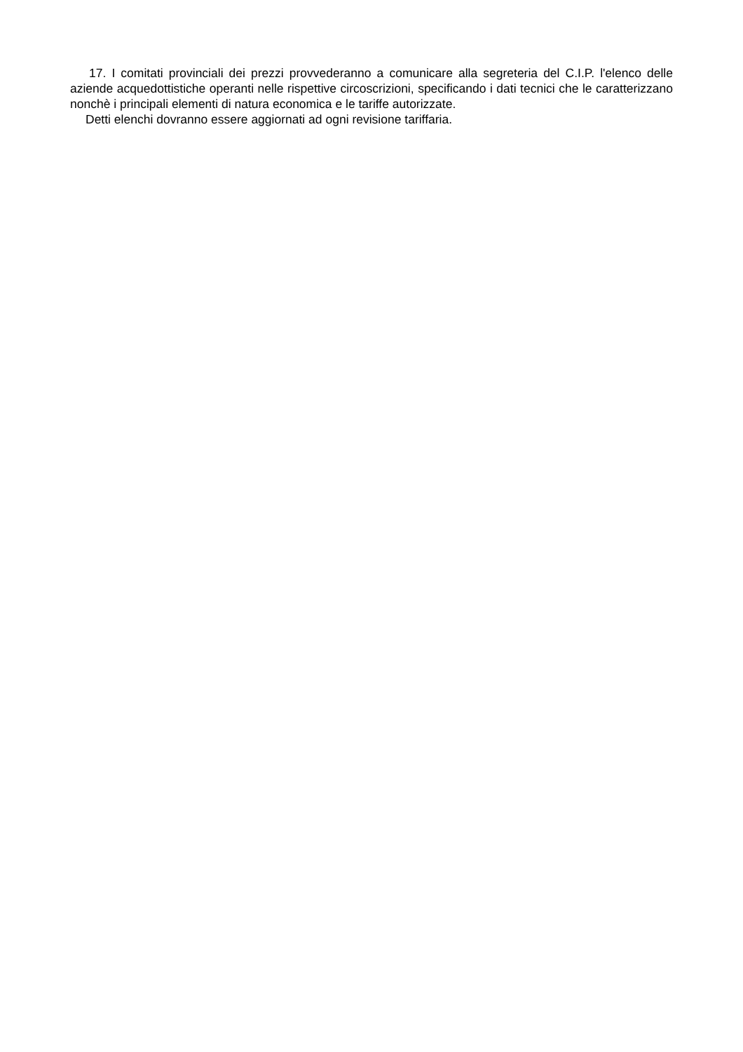17. I comitati provinciali dei prezzi provvederanno a comunicare alla segreteria del C.I.P. l'elenco delle aziende acquedottistiche operanti nelle rispettive circoscrizioni, specificando i dati tecnici che le caratterizzano nonchè i principali elementi di natura economica e le tariffe autorizzate.
Detti elenchi dovranno essere aggiornati ad ogni revisione tariffaria.